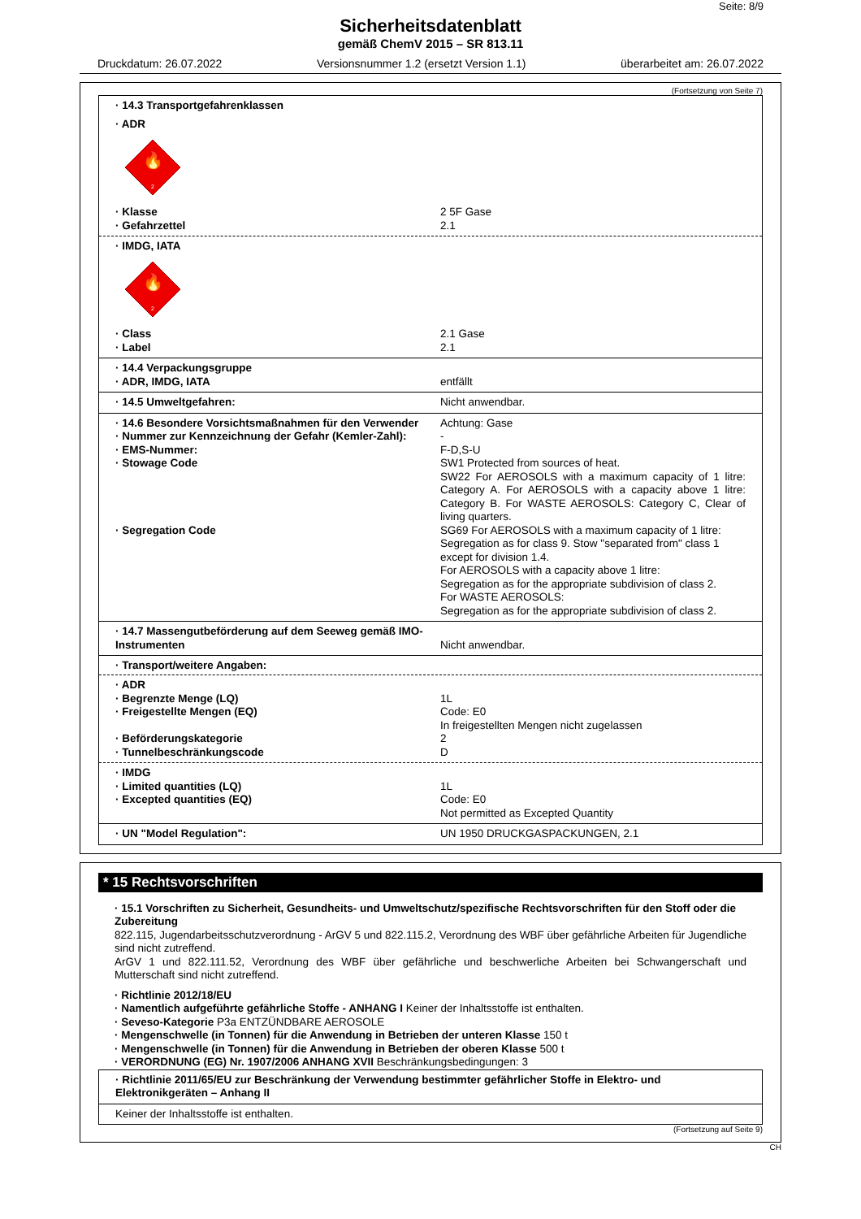Seite: 8/9
Sicherheitsdatenblatt
gemäß ChemV 2015 – SR 813.11
Druckdatum: 26.07.2022 Versionsnummer 1.2 (ersetzt Version 1.1) überarbeitet am: 26.07.2022
(Fortsetzung von Seite 7)
· 14.3 Transportgefahrenklassen
· ADR
🔥
2
· Klasse 2 5F Gase
· Gefahrzettel 2.1
· IMDG, IATA
🔥
2
· Class 2.1 Gase
· Label 2.1
· 14.4 Verpackungsgruppe
· ADR, IMDG, IATA entfällt
· 14.5 Umweltgefahren: Nicht anwendbar.
· 14.6 Besondere Vorsichtsmaßnahmen für den Verwender
Achtung: Gase
· Nummer zur Kennzeichnung der Gefahr (Kemler-Zahl):
-
· EMS-Nummer: F-D,S-U
· Stowage Code SW1 Protected from sources of heat.
SW22 For AEROSOLS with a maximum capacity of 1 litre: Category A. For AEROSOLS with a capacity above 1 litre: Category B. For WASTE AEROSOLS: Category C, Clear of living quarters.
· Segregation Code SG69 For AEROSOLS with a maximum capacity of 1 litre: Segregation as for class 9. Stow "separated from" class 1 except for division 1.4.
For AEROSOLS with a capacity above 1 litre:
Segregation as for the appropriate subdivision of class 2.
For WASTE AEROSOLS:
Segregation as for the appropriate subdivision of class 2.
· 14.7 Massengutbeförderung auf dem Seeweg gemäß IMO-Instrumenten
Nicht anwendbar.
· Transport/weitere Angaben:
· ADR
· Begrenzte Menge (LQ) 1L
· Freigestellte Mengen (EQ) Code: E0
In freigestellten Mengen nicht zugelassen
· Beförderungskategorie 2
· Tunnelbeschränkungscode D
· IMDG
· Limited quantities (LQ) 1L
· Excepted quantities (EQ) Code: E0
Not permitted as Excepted Quantity
· UN "Model Regulation": UN 1950 DRUCKGASPACKUNGEN, 2.1
* 15 Rechtsvorschriften
· 15.1 Vorschriften zu Sicherheit, Gesundheits- und Umweltschutz/spezifische Rechtsvorschriften für den Stoff oder die Zubereitung
822.115, Jugendarbeitsschutzverordnung - ArGV 5 und 822.115.2, Verordnung des WBF über gefährliche Arbeiten für Jugendliche sind nicht zutreffend.
ArGV 1 und 822.111.52, Verordnung des WBF über gefährliche und beschwerliche Arbeiten bei Schwangerschaft und Mutterschaft sind nicht zutreffend.
· Richtlinie 2012/18/EU
· Namentlich aufgeführte gefährliche Stoffe - ANHANG I Keiner der Inhaltsstoffe ist enthalten.
· Seveso-Kategorie P3a ENTZÜNDBARE AEROSOLE
· Mengenschwelle (in Tonnen) für die Anwendung in Betrieben der unteren Klasse 150 t
· Mengenschwelle (in Tonnen) für die Anwendung in Betrieben der oberen Klasse 500 t
· VERORDNUNG (EG) Nr. 1907/2006 ANHANG XVII Beschränkungsbedingungen: 3
· Richtlinie 2011/65/EU zur Beschränkung der Verwendung bestimmter gefährlicher Stoffe in Elektro- und Elektronikgeräten – Anhang II
Keiner der Inhaltsstoffe ist enthalten.
(Fortsetzung auf Seite 9)
CH